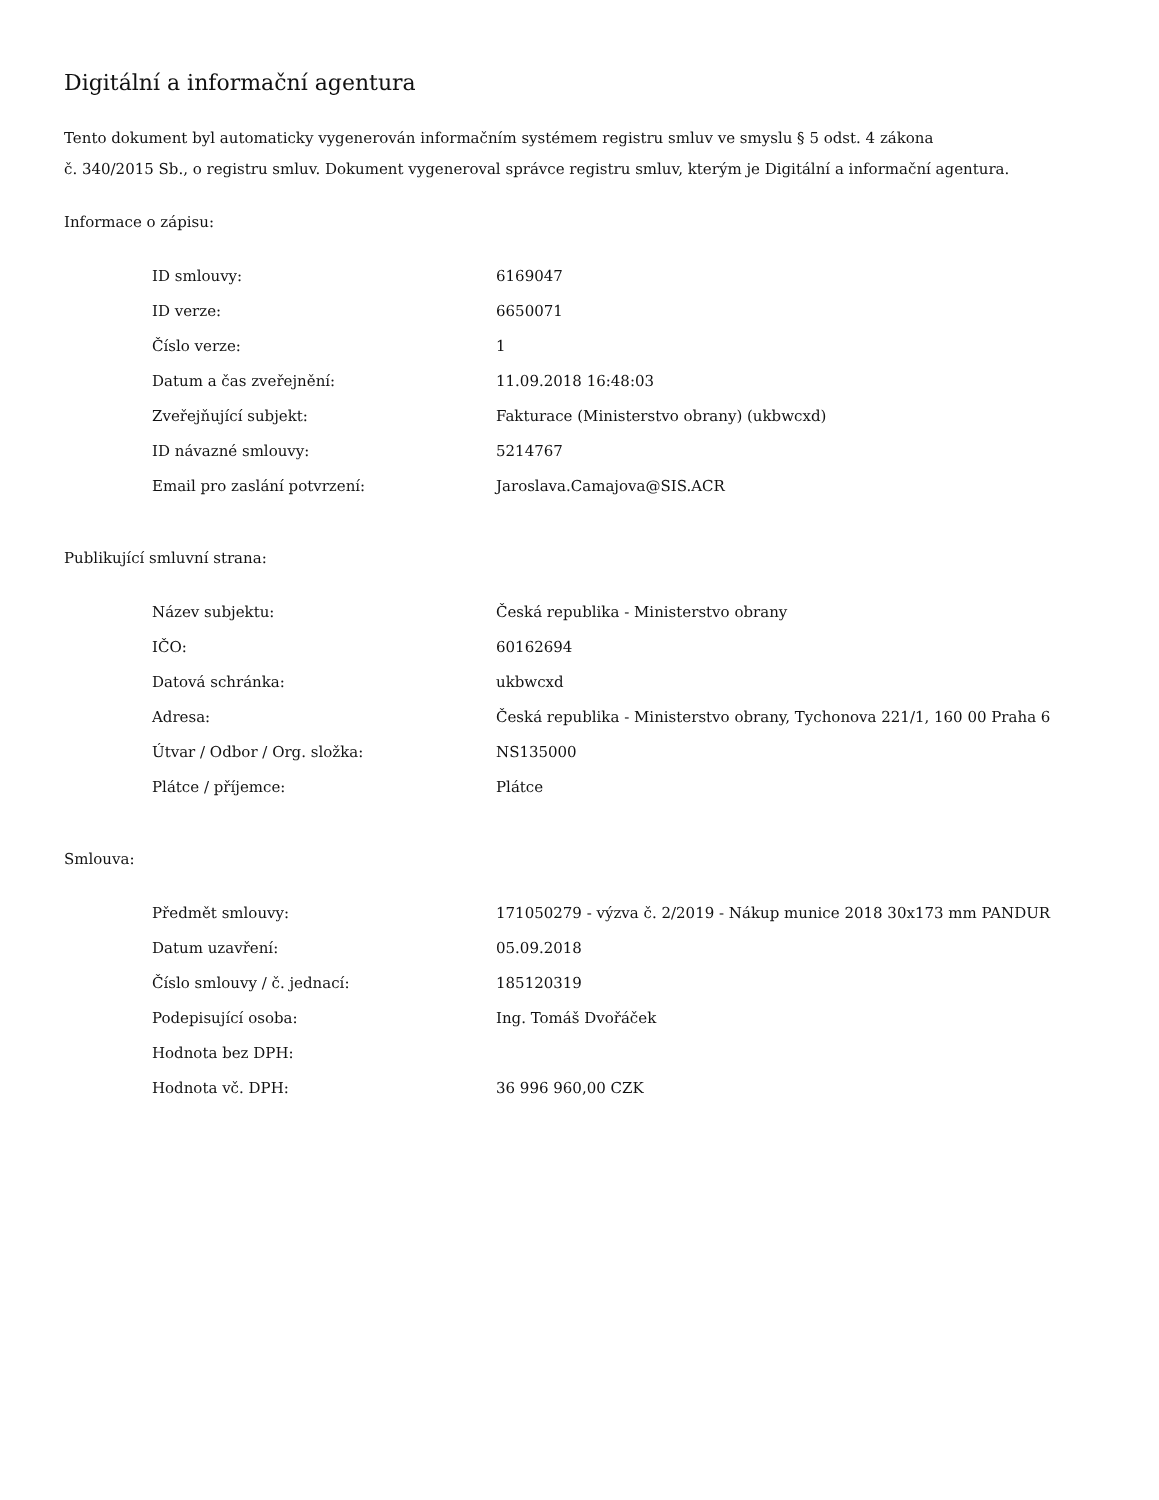Digitální a informační agentura
Tento dokument byl automaticky vygenerován informačním systémem registru smluv ve smyslu § 5 odst. 4 zákona
č. 340/2015 Sb., o registru smluv. Dokument vygeneroval správce registru smluv, kterým je Digitální a informační agentura.
Informace o zápisu:
| ID smlouvy: | 6169047 |
| ID verze: | 6650071 |
| Číslo verze: | 1 |
| Datum a čas zveřejnění: | 11.09.2018 16:48:03 |
| Zveřejňující subjekt: | Fakturace (Ministerstvo obrany) (ukbwcxd) |
| ID návazné smlouvy: | 5214767 |
| Email pro zaslání potvrzení: | Jaroslava.Camajova@SIS.ACR |
Publikující smluvní strana:
| Název subjektu: | Česká republika - Ministerstvo obrany |
| IČO: | 60162694 |
| Datová schránka: | ukbwcxd |
| Adresa: | Česká republika - Ministerstvo obrany, Tychonova 221/1, 160 00 Praha 6 |
| Útvar / Odbor / Org. složka: | NS135000 |
| Plátce / příjemce: | Plátce |
Smlouva:
| Předmět smlouvy: | 171050279 - výzva č. 2/2019 - Nákup munice 2018 30x173 mm PANDUR |
| Datum uzavření: | 05.09.2018 |
| Číslo smlouvy / č. jednací: | 185120319 |
| Podepisující osoba: | Ing. Tomáš Dvořáček |
| Hodnota bez DPH: | |
| Hodnota vč. DPH: | 36 996 960,00 CZK |